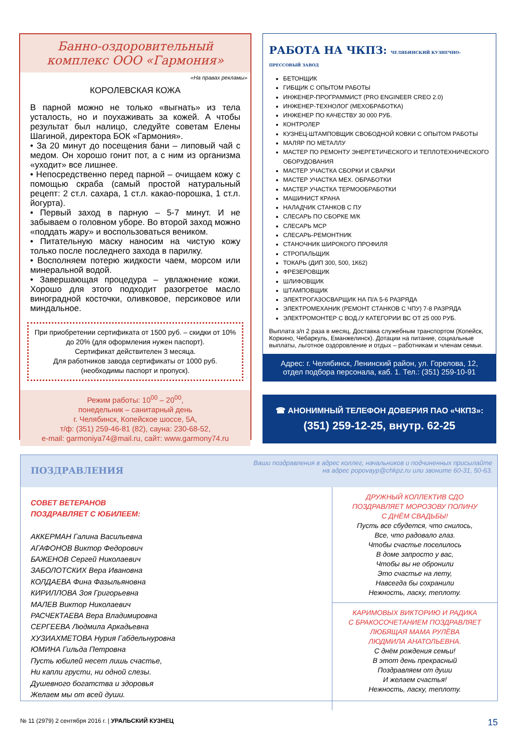Банно-оздоровительный
комплекс ООО «Гармония»
«На правах рекламы»
КОРОЛЕВСКАЯ КОЖА
В парной можно не только «выгнать» из тела усталость, но и поухаживать за кожей. А чтобы результат был налицо, следуйте советам Елены Шагиной, директора БОК «Гармония».
• За 20 минут до посещения бани – липовый чай с медом. Он хорошо гонит пот, а с ним из организма «уходит» все лишнее.
• Непосредственно перед парной – очищаем кожу с помощью скраба (самый простой натуральный рецепт: 2 ст.л. сахара, 1 ст.л. какао-порошка, 1 ст.л. йогурта).
• Первый заход в парную – 5-7 минут. И не забываем о головном уборе. Во второй заход можно «поддать жару» и воспользоваться веником.
• Питательную маску наносим на чистую кожу только после последнего захода в парилку.
• Восполняем потерю жидкости чаем, морсом или минеральной водой.
• Завершающая процедура – увлажнение кожи. Хорошо для этого подходит разогретое масло виноградной косточки, оливковое, персиковое или миндальное.
При приобретении сертификата от 1500 руб. – скидки от 10% до 20% (для оформления нужен паспорт).
Сертификат действителен 3 месяца.
Для работников завода сертификаты от 1000 руб.
(необходимы паспорт и пропуск).
Режим работы: 10<sup>00</sup> – 20<sup>00</sup>,
понедельник – санитарный день
г. Челябинск, Копейское шоссе, 5А,
т/ф: (351) 259-46-81 (82), сауна: 230-68-52,
e-mail: garmoniya74@mail.ru, сайт: www.garmony74.ru
РАБОТА НА ЧКПЗ: ЧЕЛЯБИНСКИЙ КУЗНЕЧНО-ПРЕССОВЫЙ ЗАВОД
БЕТОНЩИК
ГИБЩИК С ОПЫТОМ РАБОТЫ
ИНЖЕНЕР-ПРОГРАММИСТ (PRO ENGINEER CREO 2.0)
ИНЖЕНЕР-ТЕХНОЛОГ (МЕХОБРАБОТКА)
ИНЖЕНЕР ПО КАЧЕСТВУ 30 000 РУБ.
КОНТРОЛЕР
КУЗНЕЦ-ШТАМПОВЩИК СВОБОДНОЙ КОВКИ С ОПЫТОМ РАБОТЫ
МАЛЯР ПО МЕТАЛЛУ
МАСТЕР ПО РЕМОНТУ ЭНЕРГЕТИЧЕСКОГО И ТЕПЛОТЕХНИЧЕСКОГО ОБОРУДОВАНИЯ
МАСТЕР УЧАСТКА СБОРКИ И СВАРКИ
МАСТЕР УЧАСТКА МЕХ. ОБРАБОТКИ
МАСТЕР УЧАСТКА ТЕРМООБРАБОТКИ
МАШИНИСТ КРАНА
НАЛАДЧИК СТАНКОВ С ПУ
СЛЕСАРЬ ПО СБОРКЕ М/К
СЛЕСАРЬ МСР
СЛЕСАРЬ-РЕМОНТНИК
СТАНОЧНИК ШИРОКОГО ПРОФИЛЯ
СТРОПАЛЬЩИК
ТОКАРЬ (ДИП 300, 500, 1К62)
ФРЕЗЕРОВЩИК
ШЛИФОВЩИК
ШТАМПОВЩИК
ЭЛЕКТРОГАЗОСВАРЩИК НА П/А 5-6 РАЗРЯДА
ЭЛЕКТРОМЕХАНИК (РЕМОНТ СТАНКОВ С ЧПУ) 7-8 РАЗРЯДА
ЭЛЕКТРОМОНТЕР С ВОД./У КАТЕГОРИИ ВС ОТ 25 000 РУБ.
Выплата з/п 2 раза в месяц. Доставка служебным транспортом (Копейск, Коркино, Чебаркуль, Еманжелинск). Дотации на питание, социальные выплаты, льготное оздоровление и отдых – работникам и членам семьи.
Адрес: г. Челябинск, Ленинский район, ул. Горелова, 12,
отдел подбора персонала, каб. 1. Тел.: (351) 259-10-91
☎ АНОНИМНЫЙ ТЕЛЕФОН ДОВЕРИЯ ПАО «ЧКПЗ»:
(351) 259-12-25, внутр. 62-25
ПОЗДРАВЛЕНИЯ Ваши поздравления в адрес коллег, начальников и подчиненных присылайте
на адрес popovayp@chkpz.ru или звоните 60-31, 50-63.
СОВЕТ ВЕТЕРАНОВ
ПОЗДРАВЛЯЕТ С ЮБИЛЕЕМ:
АККЕРМАН Галина Васильевна
АГАФОНОВ Виктор Федорович
БАЖЕНОВ Сергей Николаевич
ЗАБОЛОТСКИХ Вера Ивановна
КОЛДАЕВА Фина Фазыльяновна
КИРИЛЛОВА Зоя Григорьевна
МАЛЕВ Виктор Николаевич
РАСЧЕКТАЕВА Вера Владимировна
СЕРГЕЕВА Людмила Аркадьевна
ХУЗИАХМЕТОВА Нурия Габдельнуровна
ЮМИНА Гильда Петровна
Пусть юбилей несет лишь счастье,
Ни капли грусти, ни одной слезы.
Душевного богатства и здоровья
Желаем мы от всей души.
ДРУЖНЫЙ КОЛЛЕКТИВ СДО
ПОЗДРАВЛЯЕТ МОРОЗОВУ ПОЛИНУ
С ДНЁМ СВАДЬБЫ!
Пусть все сбудется, что снилось,
Все, что радовало глаз.
Чтобы счастье поселилось
В доме запросто у вас,
Чтобы вы не обронили
Это счастье на лету,
Навсегда бы сохранили
Нежность, ласку, теплоту.
КАРИМОВЫХ ВИКТОРИЮ И РАДИКА
С БРАКОСОЧЕТАНИЕМ ПОЗДРАВЛЯЕТ
ЛЮБЯЩАЯ МАМА РУЛЁВА
ЛЮДМИЛА АНАТОЛЬЕВНА.
С днём рождения семьи!
В этот день прекрасный
Поздравляем от души
И желаем счастья!
Нежность, ласку, теплоту.
№ 11 (2979) 2 сентября 2016 г. | УРАЛЬСКИЙ КУЗНЕЦ 15